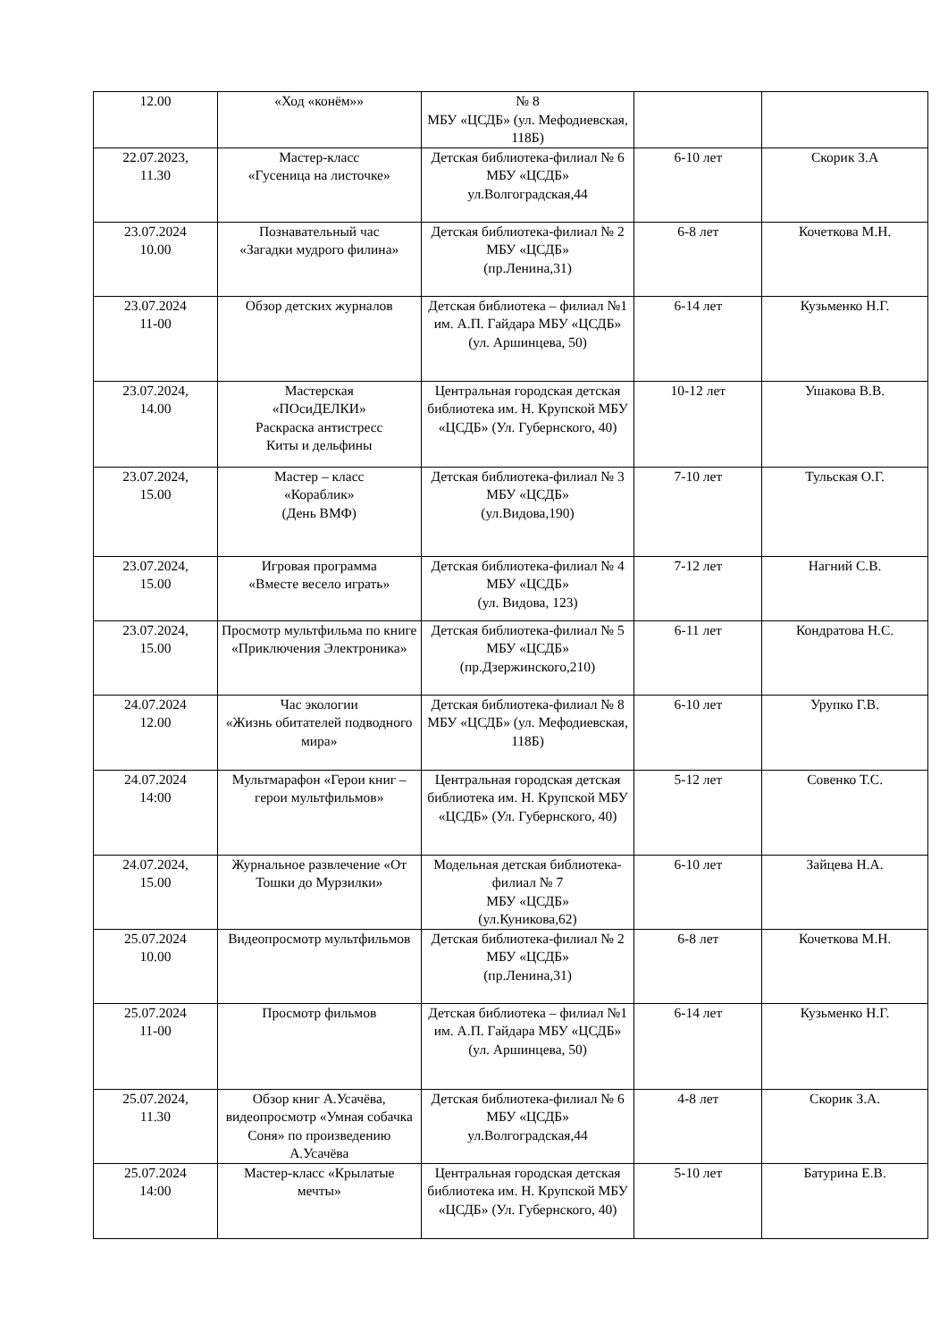| 12.00 | «Ход «конём»» | № 8 МБУ «ЦСДБ» (ул. Мефодиевская, 118Б) | | |
| 22.07.2023, 11.30 | Мастер-класс «Гусеница на листочке» | Детская библиотека-филиал № 6 МБУ «ЦСДБ» ул.Волгоградская,44 | 6-10 лет | Скорик З.А |
| 23.07.2024 10.00 | Познавательный час «Загадки мудрого филина» | Детская библиотека-филиал № 2 МБУ «ЦСДБ» (пр.Ленина,31) | 6-8 лет | Кочеткова М.Н. |
| 23.07.2024 11-00 | Обзор детских журналов | Детская библиотека – филиал №1 им. А.П. Гайдара МБУ «ЦСДБ» (ул. Аршинцева, 50) | 6-14 лет | Кузьменко Н.Г. |
| 23.07.2024, 14.00 | Мастерская «ПОсиДЕЛКИ» Раскраска антистресс Киты и дельфины | Центральная городская детская библиотека им. Н. Крупской МБУ «ЦСДБ» (Ул. Губернского, 40) | 10-12 лет | Ушакова В.В. |
| 23.07.2024, 15.00 | Мастер – класс «Кораблик» (День ВМФ) | Детская библиотека-филиал № 3 МБУ «ЦСДБ» (ул.Видова,190) | 7-10 лет | Тульская О.Г. |
| 23.07.2024, 15.00 | Игровая программа «Вместе весело играть» | Детская библиотека-филиал № 4 МБУ «ЦСДБ» (ул. Видова, 123) | 7-12 лет | Нагний С.В. |
| 23.07.2024, 15.00 | Просмотр мультфильма по книге «Приключения Электроника» | Детская библиотека-филиал № 5 МБУ «ЦСДБ» (пр.Дзержинского,210) | 6-11 лет | Кондратова Н.С. |
| 24.07.2024 12.00 | Час экологии «Жизнь обитателей подводного мира» | Детская библиотека-филиал № 8 МБУ «ЦСДБ» (ул. Мефодиевская, 118Б) | 6-10 лет | Урупко Г.В. |
| 24.07.2024 14:00 | Мультмарафон «Герои книг – герои мультфильмов» | Центральная городская детская библиотека им. Н. Крупской МБУ «ЦСДБ» (Ул. Губернского, 40) | 5-12 лет | Совенко Т.С. |
| 24.07.2024, 15.00 | Журнальное развлечение «От Тошки до Мурзилки» | Модельная детская библиотека-филиал № 7 МБУ «ЦСДБ» (ул.Куникова,62) | 6-10 лет | Зайцева Н.А. |
| 25.07.2024 10.00 | Видеопросмотр мультфильмов | Детская библиотека-филиал № 2 МБУ «ЦСДБ» (пр.Ленина,31) | 6-8 лет | Кочеткова М.Н. |
| 25.07.2024 11-00 | Просмотр фильмов | Детская библиотека – филиал №1 им. А.П. Гайдара МБУ «ЦСДБ» (ул. Аршинцева, 50) | 6-14 лет | Кузьменко Н.Г. |
| 25.07.2024, 11.30 | Обзор книг А.Усачёва, видеопросмотр «Умная собачка Соня» по произведению А.Усачёва | Детская библиотека-филиал № 6 МБУ «ЦСДБ» ул.Волгоградская,44 | 4-8 лет | Скорик З.А. |
| 25.07.2024 14:00 | Мастер-класс «Крылатые мечты» | Центральная городская детская библиотека им. Н. Крупской МБУ «ЦСДБ» (Ул. Губернского, 40) | 5-10 лет | Батурина Е.В. |